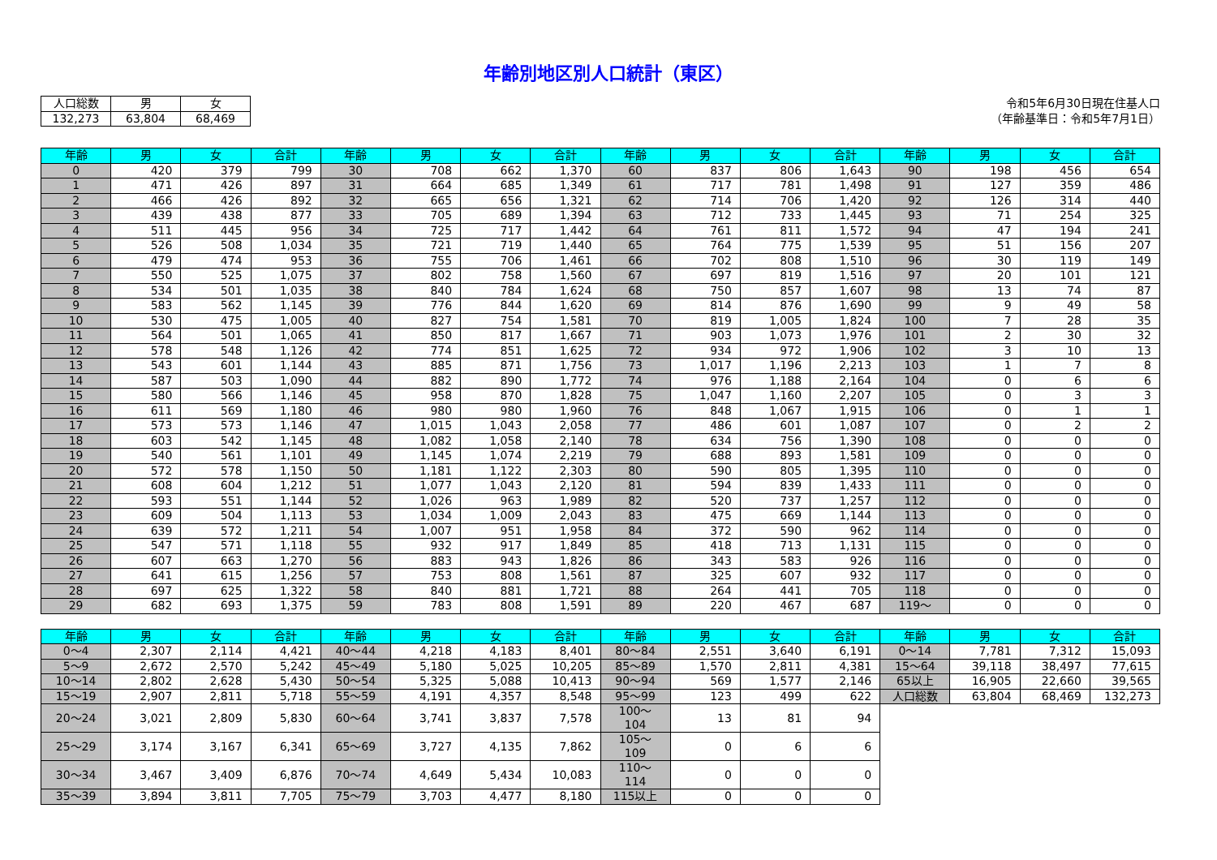年齢別地区別人口統計（東区）
| 人口総数 | 男 | 女 |
| 132,273 | 63,804 | 68,469 |
令和5年6月30日現在住基人口
（年齢基準日：令和5年7月1日）
| 年齢 | 男 | 女 | 合計 | 年齢 | 男 | 女 | 合計 | 年齢 | 男 | 女 | 合計 | 年齢 | 男 | 女 | 合計 |
| --- | --- | --- | --- | --- | --- | --- | --- | --- | --- | --- | --- | --- | --- | --- | --- |
| 0 | 420 | 379 | 799 | 30 | 708 | 662 | 1,370 | 60 | 837 | 806 | 1,643 | 90 | 198 | 456 | 654 |
| 1 | 471 | 426 | 897 | 31 | 664 | 685 | 1,349 | 61 | 717 | 781 | 1,498 | 91 | 127 | 359 | 486 |
| 2 | 466 | 426 | 892 | 32 | 665 | 656 | 1,321 | 62 | 714 | 706 | 1,420 | 92 | 126 | 314 | 440 |
| 3 | 439 | 438 | 877 | 33 | 705 | 689 | 1,394 | 63 | 712 | 733 | 1,445 | 93 | 71 | 254 | 325 |
| 4 | 511 | 445 | 956 | 34 | 725 | 717 | 1,442 | 64 | 761 | 811 | 1,572 | 94 | 47 | 194 | 241 |
| 5 | 526 | 508 | 1,034 | 35 | 721 | 719 | 1,440 | 65 | 764 | 775 | 1,539 | 95 | 51 | 156 | 207 |
| 6 | 479 | 474 | 953 | 36 | 755 | 706 | 1,461 | 66 | 702 | 808 | 1,510 | 96 | 30 | 119 | 149 |
| 7 | 550 | 525 | 1,075 | 37 | 802 | 758 | 1,560 | 67 | 697 | 819 | 1,516 | 97 | 20 | 101 | 121 |
| 8 | 534 | 501 | 1,035 | 38 | 840 | 784 | 1,624 | 68 | 750 | 857 | 1,607 | 98 | 13 | 74 | 87 |
| 9 | 583 | 562 | 1,145 | 39 | 776 | 844 | 1,620 | 69 | 814 | 876 | 1,690 | 99 | 9 | 49 | 58 |
| 10 | 530 | 475 | 1,005 | 40 | 827 | 754 | 1,581 | 70 | 819 | 1,005 | 1,824 | 100 | 7 | 28 | 35 |
| 11 | 564 | 501 | 1,065 | 41 | 850 | 817 | 1,667 | 71 | 903 | 1,073 | 1,976 | 101 | 2 | 30 | 32 |
| 12 | 578 | 548 | 1,126 | 42 | 774 | 851 | 1,625 | 72 | 934 | 972 | 1,906 | 102 | 3 | 10 | 13 |
| 13 | 543 | 601 | 1,144 | 43 | 885 | 871 | 1,756 | 73 | 1,017 | 1,196 | 2,213 | 103 | 1 | 7 | 8 |
| 14 | 587 | 503 | 1,090 | 44 | 882 | 890 | 1,772 | 74 | 976 | 1,188 | 2,164 | 104 | 0 | 6 | 6 |
| 15 | 580 | 566 | 1,146 | 45 | 958 | 870 | 1,828 | 75 | 1,047 | 1,160 | 2,207 | 105 | 0 | 3 | 3 |
| 16 | 611 | 569 | 1,180 | 46 | 980 | 980 | 1,960 | 76 | 848 | 1,067 | 1,915 | 106 | 0 | 1 | 1 |
| 17 | 573 | 573 | 1,146 | 47 | 1,015 | 1,043 | 2,058 | 77 | 486 | 601 | 1,087 | 107 | 0 | 2 | 2 |
| 18 | 603 | 542 | 1,145 | 48 | 1,082 | 1,058 | 2,140 | 78 | 634 | 756 | 1,390 | 108 | 0 | 0 | 0 |
| 19 | 540 | 561 | 1,101 | 49 | 1,145 | 1,074 | 2,219 | 79 | 688 | 893 | 1,581 | 109 | 0 | 0 | 0 |
| 20 | 572 | 578 | 1,150 | 50 | 1,181 | 1,122 | 2,303 | 80 | 590 | 805 | 1,395 | 110 | 0 | 0 | 0 |
| 21 | 608 | 604 | 1,212 | 51 | 1,077 | 1,043 | 2,120 | 81 | 594 | 839 | 1,433 | 111 | 0 | 0 | 0 |
| 22 | 593 | 551 | 1,144 | 52 | 1,026 | 963 | 1,989 | 82 | 520 | 737 | 1,257 | 112 | 0 | 0 | 0 |
| 23 | 609 | 504 | 1,113 | 53 | 1,034 | 1,009 | 2,043 | 83 | 475 | 669 | 1,144 | 113 | 0 | 0 | 0 |
| 24 | 639 | 572 | 1,211 | 54 | 1,007 | 951 | 1,958 | 84 | 372 | 590 | 962 | 114 | 0 | 0 | 0 |
| 25 | 547 | 571 | 1,118 | 55 | 932 | 917 | 1,849 | 85 | 418 | 713 | 1,131 | 115 | 0 | 0 | 0 |
| 26 | 607 | 663 | 1,270 | 56 | 883 | 943 | 1,826 | 86 | 343 | 583 | 926 | 116 | 0 | 0 | 0 |
| 27 | 641 | 615 | 1,256 | 57 | 753 | 808 | 1,561 | 87 | 325 | 607 | 932 | 117 | 0 | 0 | 0 |
| 28 | 697 | 625 | 1,322 | 58 | 840 | 881 | 1,721 | 88 | 264 | 441 | 705 | 118 | 0 | 0 | 0 |
| 29 | 682 | 693 | 1,375 | 59 | 783 | 808 | 1,591 | 89 | 220 | 467 | 687 | 119～ | 0 | 0 | 0 |
| 年齢 | 男 | 女 | 合計 | 年齢 | 男 | 女 | 合計 | 年齢 | 男 | 女 | 合計 | 年齢 | 男 | 女 | 合計 |
| --- | --- | --- | --- | --- | --- | --- | --- | --- | --- | --- | --- | --- | --- | --- | --- |
| 0～4 | 2,307 | 2,114 | 4,421 | 40～44 | 4,218 | 4,183 | 8,401 | 80～84 | 2,551 | 3,640 | 6,191 | 0～14 | 7,781 | 7,312 | 15,093 |
| 5～9 | 2,672 | 2,570 | 5,242 | 45～49 | 5,180 | 5,025 | 10,205 | 85～89 | 1,570 | 2,811 | 4,381 | 15～64 | 39,118 | 38,497 | 77,615 |
| 10～14 | 2,802 | 2,628 | 5,430 | 50～54 | 5,325 | 5,088 | 10,413 | 90～94 | 569 | 1,577 | 2,146 | 65以上 | 16,905 | 22,660 | 39,565 |
| 15～19 | 2,907 | 2,811 | 5,718 | 55～59 | 4,191 | 4,357 | 8,548 | 95～99 | 123 | 499 | 622 | 人口総数 | 63,804 | 68,469 | 132,273 |
| 20～24 | 3,021 | 2,809 | 5,830 | 60～64 | 3,741 | 3,837 | 7,578 | 100～104 | 13 | 81 | 94 | | | | |
| 25～29 | 3,174 | 3,167 | 6,341 | 65～69 | 3,727 | 4,135 | 7,862 | 105～109 | 0 | 6 | 6 | | | | |
| 30～34 | 3,467 | 3,409 | 6,876 | 70～74 | 4,649 | 5,434 | 10,083 | 110～114 | 0 | 0 | 0 | | | | |
| 35～39 | 3,894 | 3,811 | 7,705 | 75～79 | 3,703 | 4,477 | 8,180 | 115以上 | 0 | 0 | 0 | | | | |